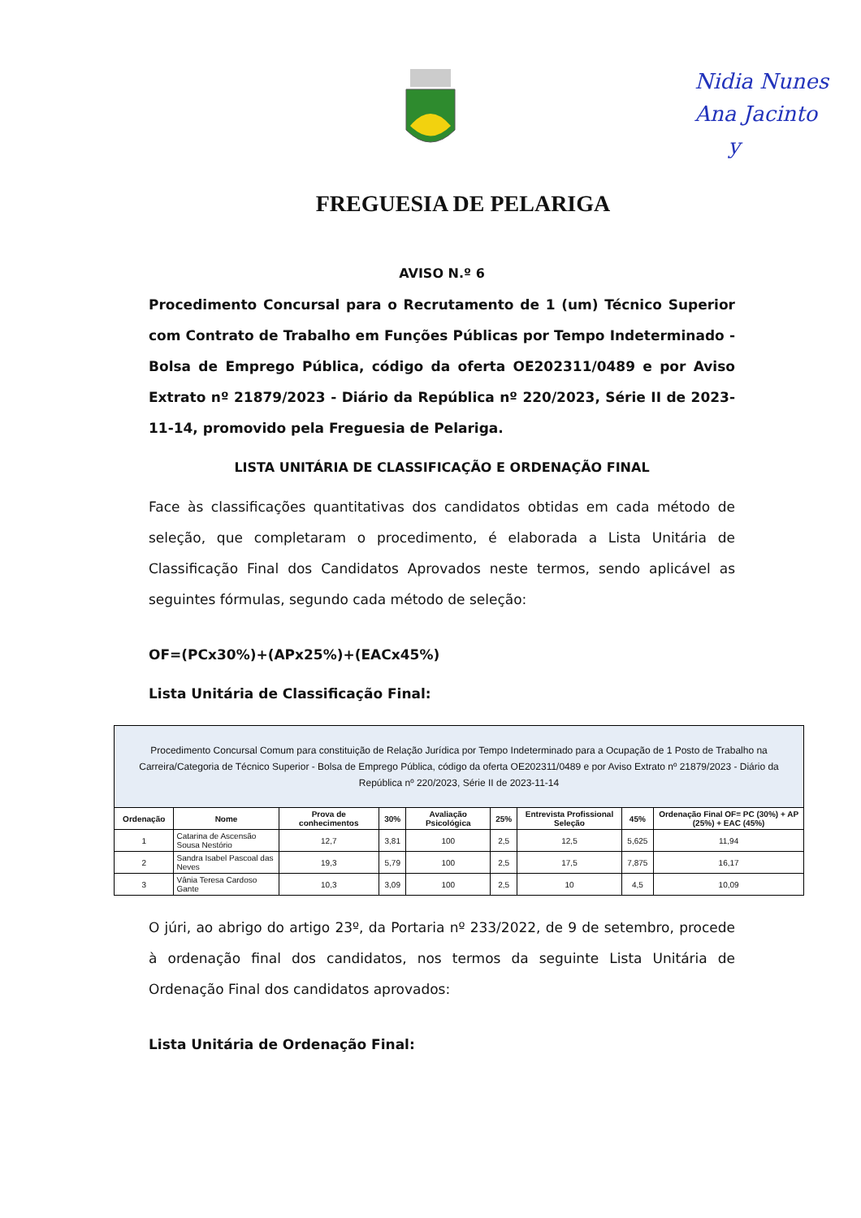Nidia Nunes
Ana Jacinto
y
FREGUESIA DE PELARIGA
AVISO N.º 6
Procedimento Concursal para o Recrutamento de 1 (um) Técnico Superior com Contrato de Trabalho em Funções Públicas por Tempo Indeterminado - Bolsa de Emprego Pública, código da oferta OE202311/0489 e por Aviso Extrato nº 21879/2023 - Diário da República nº 220/2023, Série II de 2023-11-14, promovido pela Freguesia de Pelariga.
LISTA UNITÁRIA DE CLASSIFICAÇÃO E ORDENAÇÃO FINAL
Face às classificações quantitativas dos candidatos obtidas em cada método de seleção, que completaram o procedimento, é elaborada a Lista Unitária de Classificação Final dos Candidatos Aprovados neste termos, sendo aplicável as seguintes fórmulas, segundo cada método de seleção:
OF=(PCx30%)+(APx25%)+(EACx45%)
Lista Unitária de Classificação Final:
| Procedimento Concursal Comum para constituição de Relação Jurídica por Tempo Indeterminado para a Ocupação de 1 Posto de Trabalho na Carreira/Categoria de Técnico Superior - Bolsa de Emprego Pública, código da oferta OE202311/0489 e por Aviso Extrato nº 21879/2023 - Diário da República nº 220/2023, Série II de 2023-11-14 | | | | | | | | |
| --- | --- | --- | --- | --- | --- | --- | --- | --- |
| Ordenação | Nome | Prova de conhecimentos | 30% | Avaliação Psicológica | 25% | Entrevista Profissional Seleção | 45% | Ordenação Final OF= PC (30%) + AP (25%) + EAC (45%) |
| 1 | Catarina de Ascensão Sousa Nestório | 12,7 | 3,81 | 100 | 2,5 | 12,5 | 5,625 | 11,94 |
| 2 | Sandra Isabel Pascoal das Neves | 19,3 | 5,79 | 100 | 2,5 | 17,5 | 7,875 | 16,17 |
| 3 | Vânia Teresa Cardoso Gante | 10,3 | 3,09 | 100 | 2,5 | 10 | 4,5 | 10,09 |
O júri, ao abrigo do artigo 23º, da Portaria nº 233/2022, de 9 de setembro, procede à ordenação final dos candidatos, nos termos da seguinte Lista Unitária de Ordenação Final dos candidatos aprovados:
Lista Unitária de Ordenação Final: